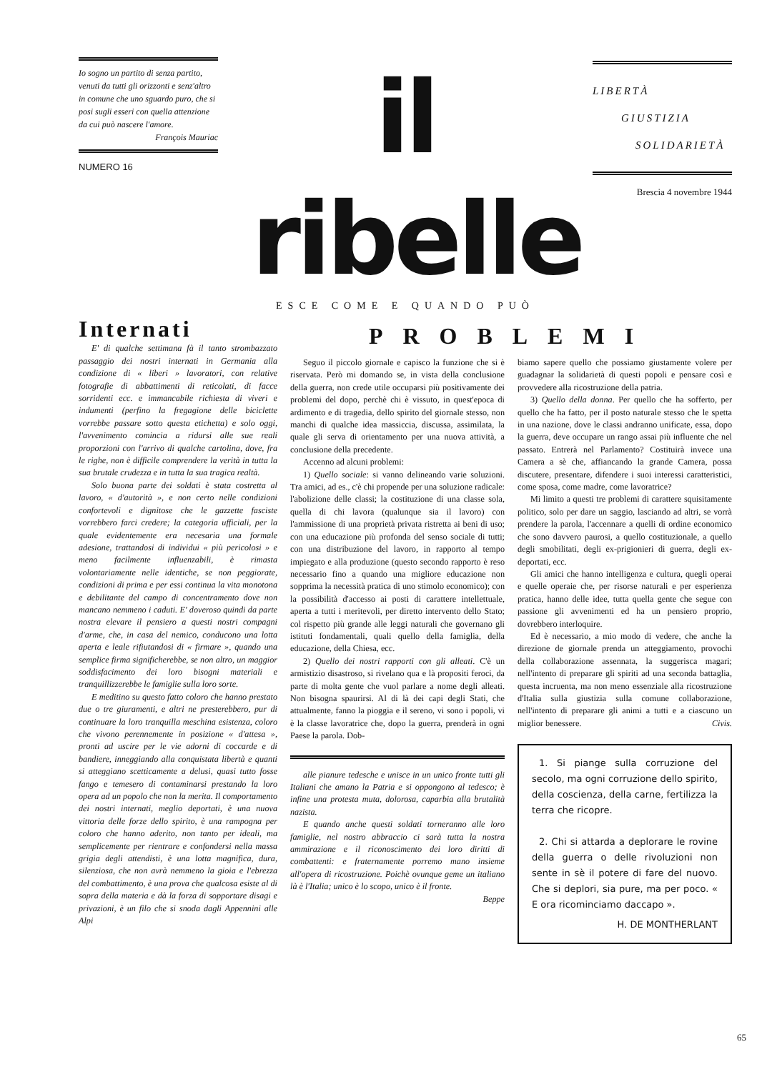Io sogno un partito di senza partito, venuti da tutti gli orizzonti e senz'altro in comune che uno sguardo puro, che si posi sugli esseri con quella attenzione da cui può nascere l'amore.
François Mauriac
NUMERO 16
il ribelle
ESCE COME E QUANDO PUÒ
LIBERTÀ
GIUSTIZIA
SOLIDARIETÀ
Brescia 4 novembre 1944
Internati
E' di qualche settimana fà il tanto strombazzato passaggio dei nostri internati in Germania alla condizione di « liberi » lavoratori, con relative fotografie di abbattimenti di reticolati, di facce sorridenti ecc. e immancabile richiesta di viveri e indumenti (perfino la fregagione delle biciclette vorrebbe passare sotto questa etichetta) e solo oggi, l'avvenimento comincia a ridursi alle sue reali proporzioni con l'arrivo di qualche cartolina, dove, fra le righe, non è difficile comprendere la verità in tutta la sua brutale crudezza e in tutta la sua tragica realtà.
Solo buona parte dei soldati è stata costretta al lavoro, « d'autorità », e non certo nelle condizioni confortevoli e dignitose che le gazzette fasciste vorrebbero farci credere; la categoria ufficiali, per la quale evidentemente era necesaria una formale adesione, trattandosi di individui « più pericolosi » e meno facilmente influenzabili, è rimasta volontariamente nelle identiche, se non peggiorate, condizioni di prima e per essi continua la vita monotona e debilitante del campo di concentramento dove non mancano nemmeno i caduti. E' doveroso quindi da parte nostra elevare il pensiero a questi nostri compagni d'arme, che, in casa del nemico, conducono una lotta aperta e leale rifiutandosi di « firmare », quando una semplice firma significherebbe, se non altro, un maggior soddisfacimento dei loro bisogni materiali e tranquillizzerebbe le famiglie sulla loro sorte.
E meditino su questo fatto coloro che hanno prestato due o tre giuramenti, e altri ne presterebbero, pur di continuare la loro tranquilla meschina esistenza, coloro che vivono perennemente in posizione « d'attesa », pronti ad uscire per le vie adorni di coccarde e di bandiere, inneggiando alla conquistata libertà e quanti si atteggiano scetticamente a delusi, quasi tutto fosse fango e temesero di contaminarsi prestando la loro opera ad un popolo che non la merita. Il comportamento dei nostri internati, meglio deportati, è una nuova vittoria delle forze dello spirito, è una rampogna per coloro che hanno aderito, non tanto per ideali, ma semplicemente per rientrare e confondersi nella massa grigia degli attendisti, è una lotta magnifica, dura, silenziosa, che non avrà nemmeno la gioia e l'ebrezza del combattimento, è una prova che qualcosa esiste al di sopra della materia e dà la forza di sopportare disagi e privazioni, è un filo che si snoda dagli Appennini alle Alpi
PROBLEMI
Seguo il piccolo giornale e capisco la funzione che si è riservata. Però mi domando se, in vista della conclusione della guerra, non crede utile occuparsi più positivamente dei problemi del dopo, perchè chi è vissuto, in quest'epoca di ardimento e di tragedia, dello spirito del giornale stesso, non manchi di qualche idea massiccia, discussa, assimilata, la quale gli serva di orientamento per una nuova attività, a conclusione della precedente.
Accenno ad alcuni problemi:
1) Quello sociale: si vanno delineando varie soluzioni. Tra amici, ad es., c'è chi propende per una soluzione radicale: l'abolizione delle classi; la costituzione di una classe sola, quella di chi lavora (qualunque sia il lavoro) con l'ammissione di una proprietà privata ristretta ai beni di uso; con una educazione più profonda del senso sociale di tutti; con una distribuzione del lavoro, in rapporto al tempo impiegato e alla produzione (questo secondo rapporto è reso necessario fino a quando una migliore educazione non sopprima la necessità pratica di uno stimolo economico); con la possibilità d'accesso ai posti di carattere intellettuale, aperta a tutti i meritevoli, per diretto intervento dello Stato; col rispetto più grande alle leggi naturali che governano gli istituti fondamentali, quali quello della famiglia, della educazione, della Chiesa, ecc.
2) Quello dei nostri rapporti con gli alleati. C'è un armistizio disastroso, si rivelano qua e là propositi feroci, da parte di molta gente che vuol parlare a nome degli alleati. Non bisogna spaurirsi. Al di là dei capi degli Stati, che attualmente, fanno la pioggia e il sereno, vi sono i popoli, vi è la classe lavoratrice che, dopo la guerra, prenderà in ogni Paese la parola. Dob-
alle pianure tedesche e unisce in un unico fronte tutti gli Italiani che amano la Patria e si oppongono al tedesco; è infine una protesta muta, dolorosa, caparbia alla brutalità nazista.
E quando anche questi soldati torneranno alle loro famiglie, nel nostro abbraccio ci sarà tutta la nostra ammirazione e il riconoscimento dei loro diritti di combattenti: e fraternamente porremo mano insieme all'opera di ricostruzione. Poichè ovunque geme un italiano là è l'Italia; unico è lo scopo, unico è il fronte.
Beppe
biamo sapere quello che possiamo giustamente volere per guadagnar la solidarietà di questi popoli e pensare così e provvedere alla ricostruzione della patria.
3) Quello della donna. Per quello che ha sofferto, per quello che ha fatto, per il posto naturale stesso che le spetta in una nazione, dove le classi andranno unificate, essa, dopo la guerra, deve occupare un rango assai più influente che nel passato. Entrerà nel Parlamento? Costituirà invece una Camera a sè che, affiancando la grande Camera, possa discutere, presentare, difendere i suoi interessi caratteristici, come sposa, come madre, come lavoratrice?
Mi limito a questi tre problemi di carattere squisitamente politico, solo per dare un saggio, lasciando ad altri, se vorrà prendere la parola, l'accennare a quelli di ordine economico che sono davvero paurosi, a quello costituzionale, a quello degli smobilitati, degli ex-prigionieri di guerra, degli ex-deportati, ecc.
Gli amici che hanno intelligenza e cultura, quegli operai e quelle operaie che, per risorse naturali e per esperienza pratica, hanno delle idee, tutta quella gente che segue con passione gli avvenimenti ed ha un pensiero proprio, dovrebbero interloquire.
Ed è necessario, a mio modo di vedere, che anche la direzione de giornale prenda un atteggiamento, provochi della collaborazione assennata, la suggerisca magari; nell'intento di preparare gli spiriti ad una seconda battaglia, questa incruenta, ma non meno essenziale alla ricostruzione d'Italia sulla giustizia sulla comune collaborazione, nell'intento di preparare gli animi a tutti e a ciascuno un miglior benessere. Civis.
1. Si piange sulla corruzione del secolo, ma ogni corruzione dello spirito, della coscienza, della carne, fertilizza la terra che ricopre.
2. Chi si attarda a deplorare le rovine della guerra o delle rivoluzioni non sente in sè il potere di fare del nuovo. Che si deplori, sia pure, ma per poco. « E ora ricominciamo daccapo ».
H. DE MONTHERLANT
65